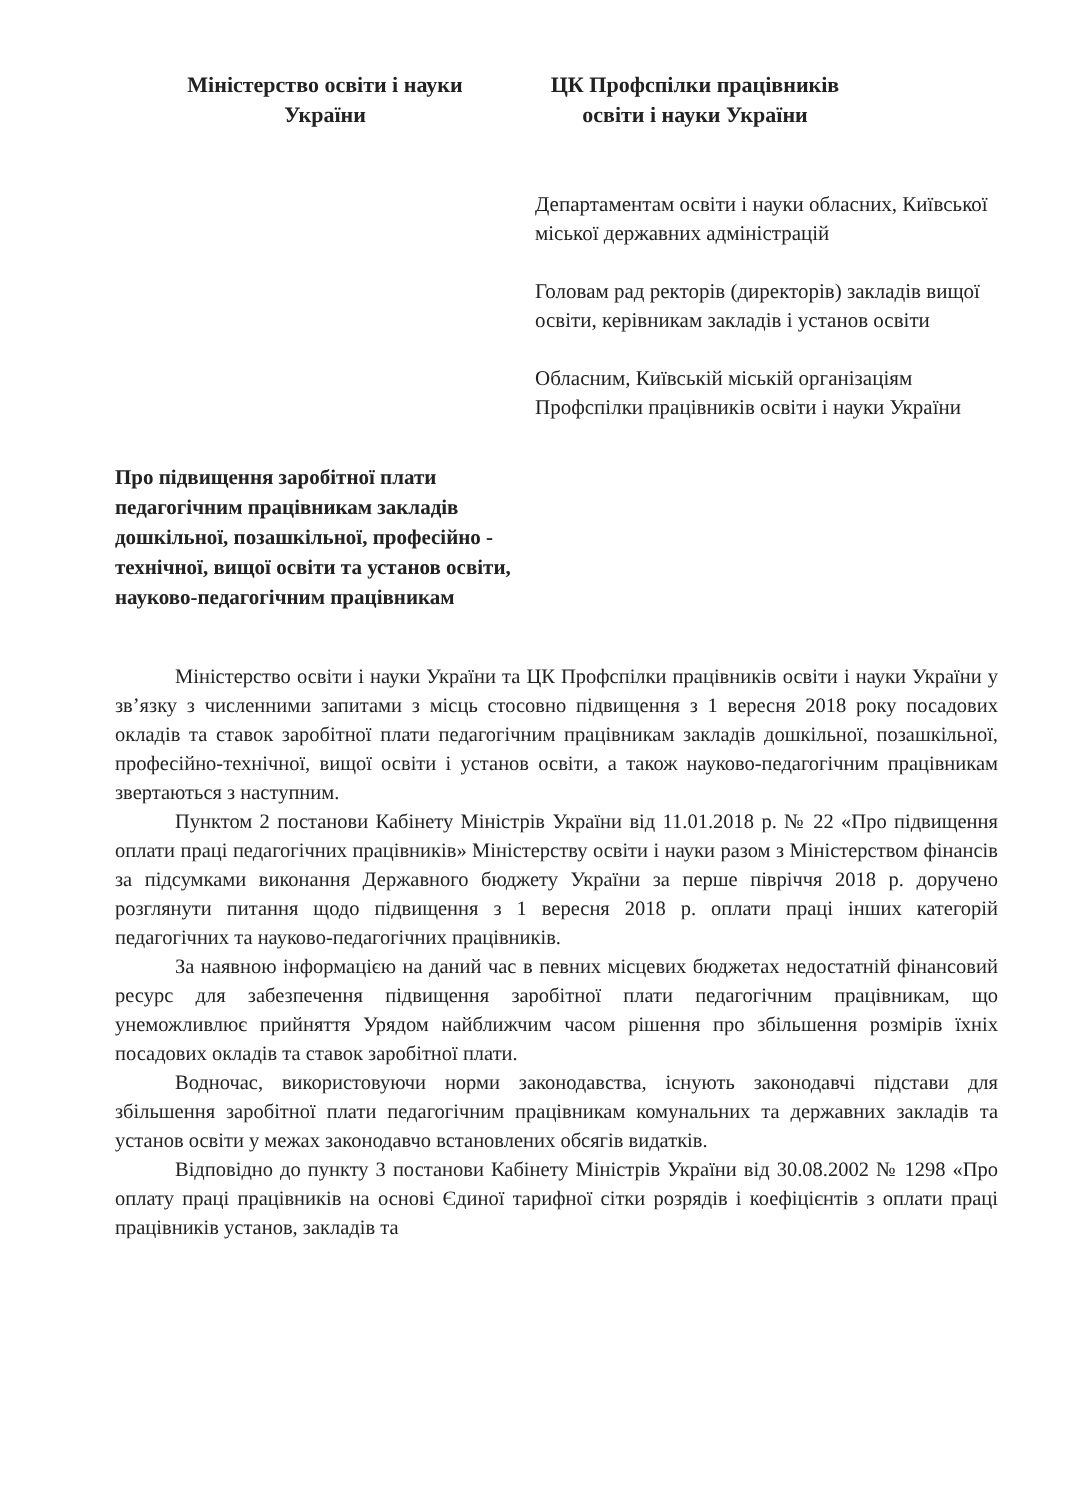Міністерство освіти і науки
України
ЦК Профспілки працівників
освіти і науки України
Департаментам освіти і науки обласних, Київської міської державних адміністрацій
Головам рад ректорів (директорів) закладів вищої освіти, керівникам закладів і установ освіти
Обласним, Київській міській організаціям Профспілки працівників освіти і науки України
Про підвищення заробітної плати
педагогічним працівникам закладів
дошкільної, позашкільної, професійно -
технічної, вищої освіти та установ освіти,
науково-педагогічним працівникам
Міністерство освіти і науки України та ЦК Профспілки працівників освіти і науки України у зв’язку з численними запитами з місць стосовно підвищення з 1 вересня 2018 року посадових окладів та ставок заробітної плати педагогічним працівникам закладів дошкільної, позашкільної, професійно-технічної, вищої освіти і установ освіти, а також науково-педагогічним працівникам звертаються з наступним.
Пунктом 2 постанови Кабінету Міністрів України від 11.01.2018 р. № 22 «Про підвищення оплати праці педагогічних працівників» Міністерству освіти і науки разом з Міністерством фінансів за підсумками виконання Державного бюджету України за перше півріччя 2018 р. доручено розглянути питання щодо підвищення з 1 вересня 2018 р. оплати праці інших категорій педагогічних та науково-педагогічних працівників.
За наявною інформацією на даний час в певних місцевих бюджетах недостатній фінансовий ресурс для забезпечення підвищення заробітної плати педагогічним працівникам, що унеможливлює прийняття Урядом найближчим часом рішення про збільшення розмірів їхніх посадових окладів та ставок заробітної плати.
Водночас, використовуючи норми законодавства, існують законодавчі підстави для збільшення заробітної плати педагогічним працівникам комунальних та державних закладів та установ освіти у межах законодавчо встановлених обсягів видатків.
Відповідно до пункту 3 постанови Кабінету Міністрів України від 30.08.2002 № 1298 «Про оплату праці працівників на основі Єдиної тарифної сітки розрядів і коефіцієнтів з оплати праці працівників установ, закладів та